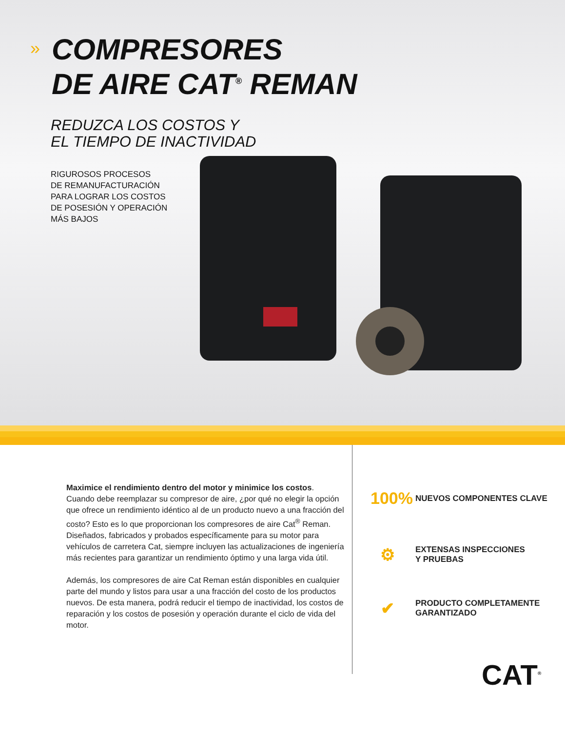»
COMPRESORES
DE AIRE CAT<sup>®</sup> REMAN
REDUZCA LOS COSTOS Y
EL TIEMPO DE INACTIVIDAD
RIGUROSOS PROCESOS
DE REMANUFACTURACIÓN
PARA LOGRAR LOS COSTOS
DE POSESIÓN Y OPERACIÓN
MÁS BAJOS
Maximice el rendimiento dentro del motor y minimice los costos. Cuando debe reemplazar su compresor de aire, ¿por qué no elegir la opción que ofrece un rendimiento idéntico al de un producto nuevo a una fracción del costo? Esto es lo que proporcionan los compresores de aire Cat<sup>®</sup> Reman. Diseñados, fabricados y probados específicamente para su motor para vehículos de carretera Cat, siempre incluyen las actualizaciones de ingeniería más recientes para garantizar un rendimiento óptimo y una larga vida útil.
Además, los compresores de aire Cat Reman están disponibles en cualquier parte del mundo y listos para usar a una fracción del costo de los productos nuevos. De esta manera, podrá reducir el tiempo de inactividad, los costos de reparación y los costos de posesión y operación durante el ciclo de vida del motor.
100%
NUEVOS COMPONENTES CLAVE
⚙
EXTENSAS INSPECCIONES
Y PRUEBAS
✔
PRODUCTO COMPLETAMENTE
GARANTIZADO
CAT<sup>®</sup>